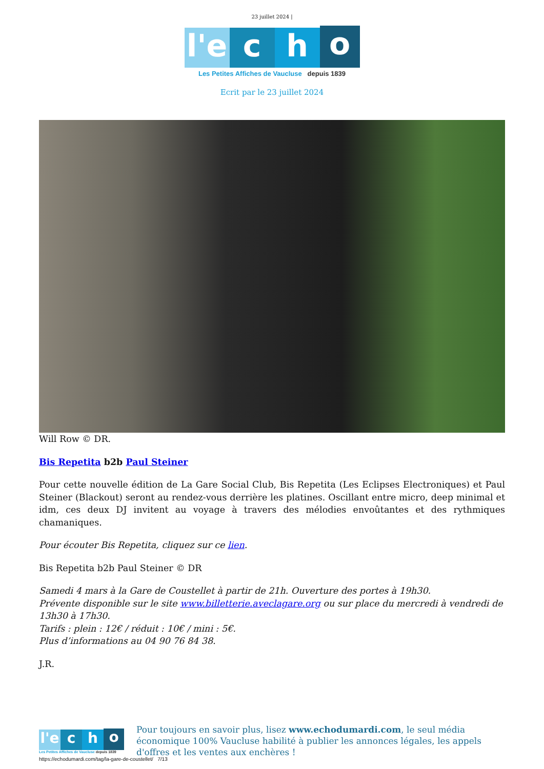23 juillet 2024 |
l'e c h o
Les Petites Affiches de Vaucluse depuis 1839
Ecrit par le 23 juillet 2024
Will Row © DR.
Bis Repetita b2b Paul Steiner
Pour cette nouvelle édition de La Gare Social Club, Bis Repetita (Les Eclipses Electroniques) et Paul Steiner (Blackout) seront au rendez-vous derrière les platines. Oscillant entre micro, deep minimal et idm, ces deux DJ invitent au voyage à travers des mélodies envoûtantes et des rythmiques chamaniques.
Pour écouter Bis Repetita, cliquez sur ce lien.
Bis Repetita b2b Paul Steiner © DR
Samedi 4 mars à la Gare de Coustellet à partir de 21h. Ouverture des portes à 19h30.
Prévente disponible sur le site www.billetterie.aveclagare.org ou sur place du mercredi à vendredi de 13h30 à 17h30.
Tarifs : plein : 12€ / réduit : 10€ / mini : 5€.
Plus d’informations au 04 90 76 84 38.
J.R.
l'e c h o
Les Petites Affiches de Vaucluse depuis 1839
Pour toujours en savoir plus, lisez www.echodumardi.com, le seul média économique 100% Vaucluse habilité à publier les annonces légales, les appels d'offres et les ventes aux enchères !
https://echodumardi.com/tag/la-gare-de-coustellet/ 7/13